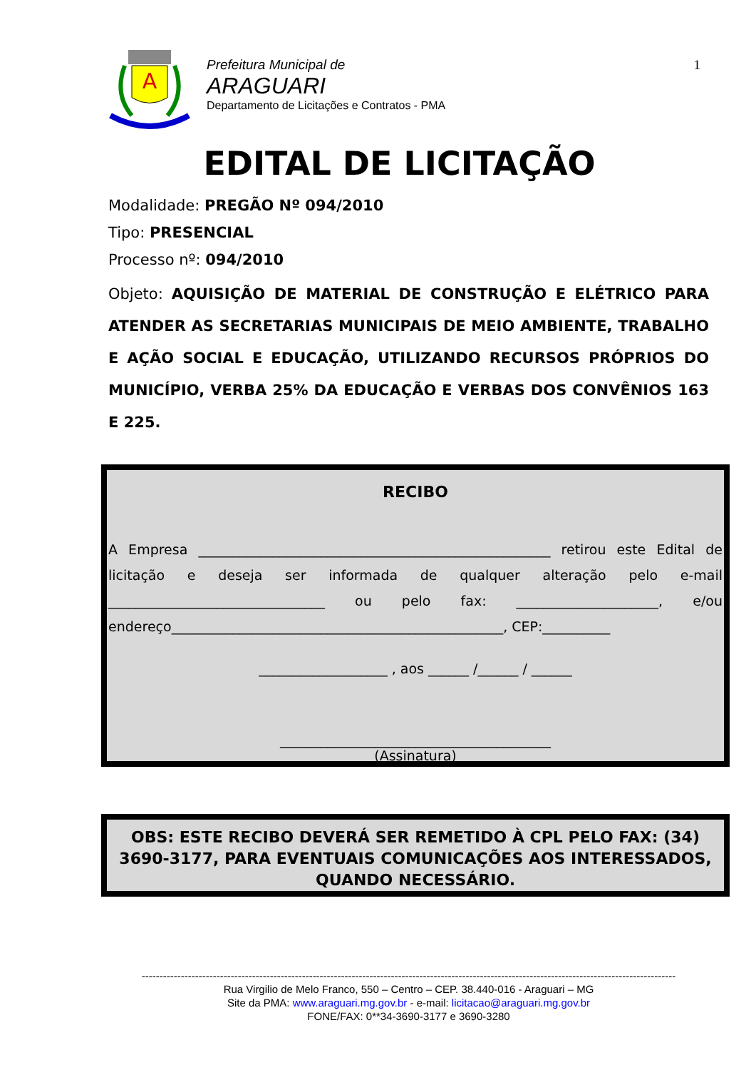A
Prefeitura Municipal de
ARAGUARI
Departamento de Licitações e Contratos - PMA
1
EDITAL DE LICITAÇÃO
Modalidade: PREGÃO Nº 094/2010
Tipo: PRESENCIAL
Processo nº: 094/2010
Objeto: AQUISIÇÃO DE MATERIAL DE CONSTRUÇÃO E ELÉTRICO PARA ATENDER AS SECRETARIAS MUNICIPAIS DE MEIO AMBIENTE, TRABALHO E AÇÃO SOCIAL E EDUCAÇÃO, UTILIZANDO RECURSOS PRÓPRIOS DO MUNICÍPIO, VERBA 25% DA EDUCAÇÃO E VERBAS DOS CONVÊNIOS 163 E 225.
RECIBO
A Empresa ____________________________________________________ retirou este Edital de licitação e deseja ser informada de qualquer alteração pelo e-mail ________________________________ ou pelo fax: _____________________, e/ou endereço_________________________________________________, CEP:__________
___________________ , aos ______ /______ / ______
________________________________________
(Assinatura)
OBS: ESTE RECIBO DEVERÁ SER REMETIDO À CPL PELO FAX: (34) 3690-3177, PARA EVENTUAIS COMUNICAÇÕES AOS INTERESSADOS, QUANDO NECESSÁRIO.
------------------------------------------------------------------------------------------------------------------------------------------------------
Rua Virgilio de Melo Franco, 550 – Centro – CEP. 38.440-016 - Araguari – MG
Site da PMA: www.araguari.mg.gov.br - e-mail: licitacao@araguari.mg.gov.br
FONE/FAX: 0**34-3690-3177 e 3690-3280